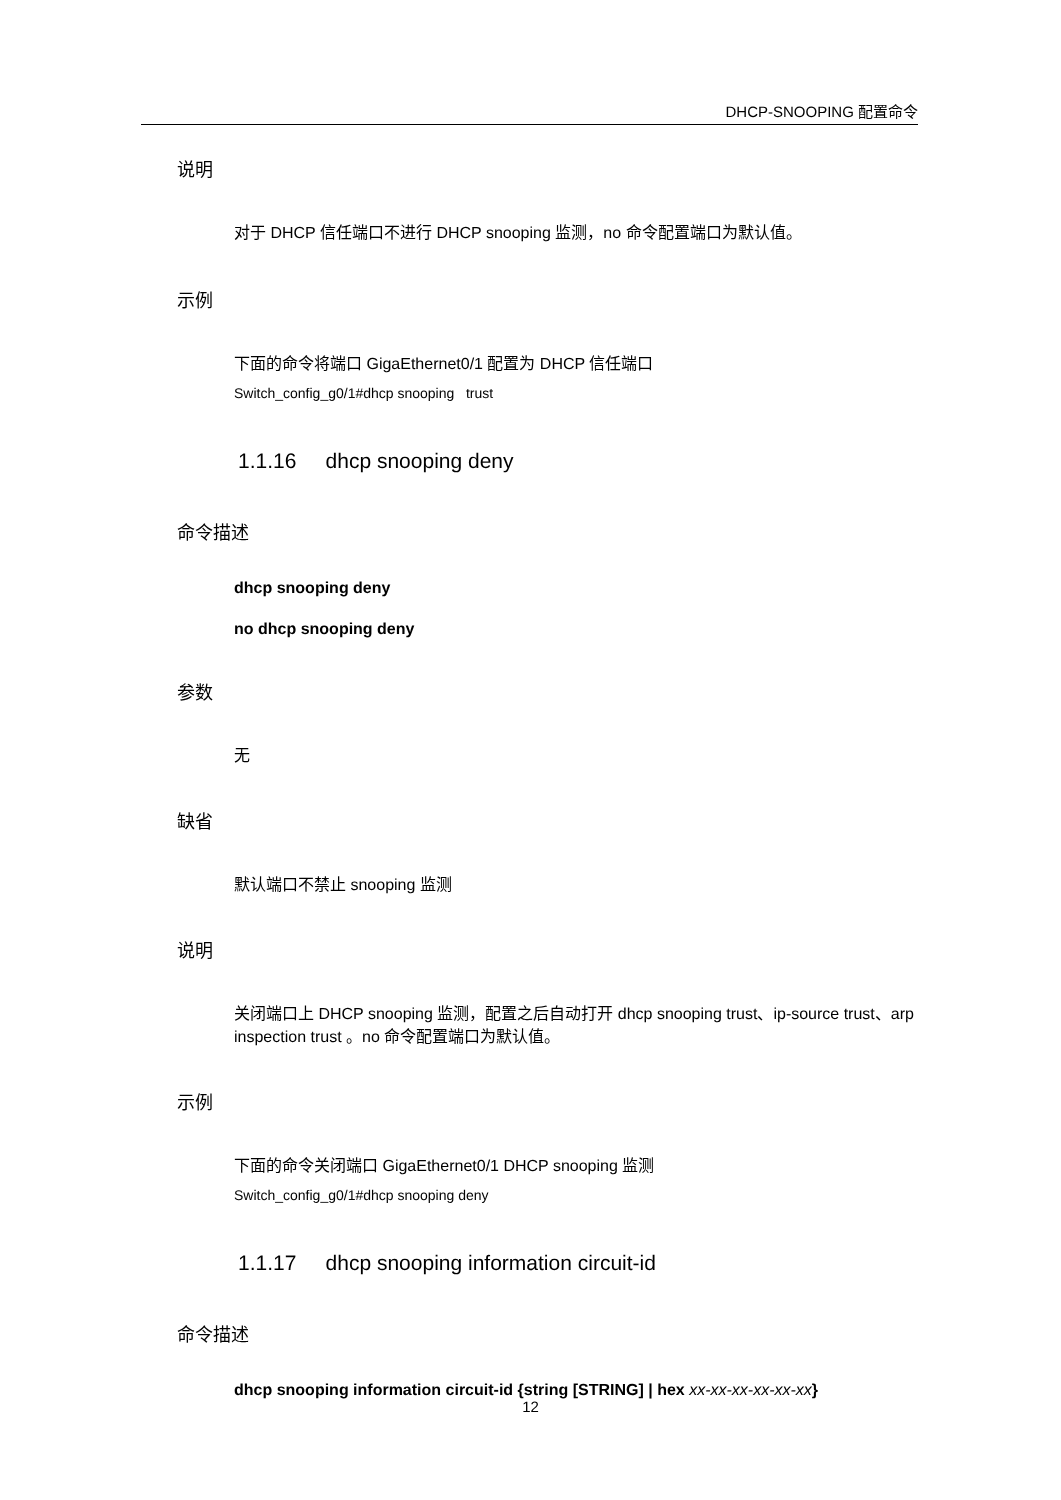DHCP-SNOOPING 配置命令
说明
对于 DHCP 信任端口不进行 DHCP snooping 监测，no 命令配置端口为默认值。
示例
下面的命令将端口 GigaEthernet0/1 配置为 DHCP 信任端口
Switch_config_g0/1#dhcp snooping trust
1.1.16 dhcp snooping deny
命令描述
dhcp snooping deny
no dhcp snooping deny
参数
无
缺省
默认端口不禁止 snooping 监测
说明
关闭端口上 DHCP snooping 监测，配置之后自动打开 dhcp snooping trust、ip-source trust、arp inspection trust 。no 命令配置端口为默认值。
示例
下面的命令关闭端口 GigaEthernet0/1 DHCP snooping 监测
Switch_config_g0/1#dhcp snooping deny
1.1.17 dhcp snooping information circuit-id
命令描述
dhcp snooping information circuit-id {string [STRING] | hex xx-xx-xx-xx-xx-xx}
12